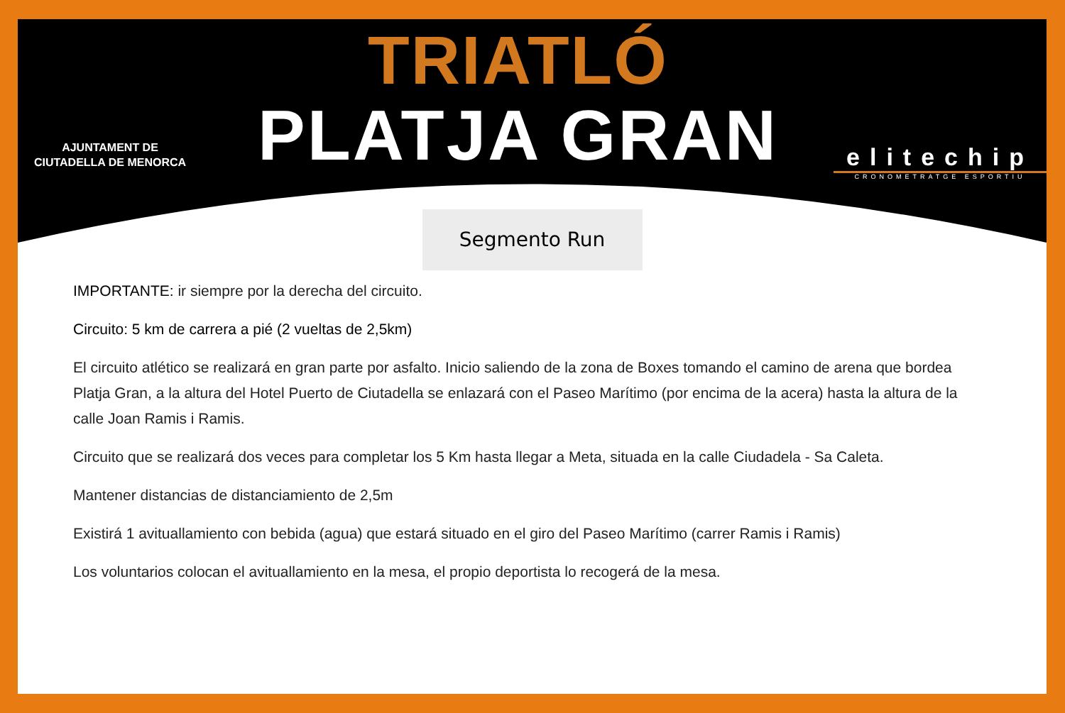AJUNTAMENT DE
CIUTADELLA DE MENORCA
TRIATLÓ
PLATJA GRAN
elitechip
CRONOMETRATGE ESPORTIU
Segmento Run
IMPORTANTE: ir siempre por la derecha del circuito.
Circuito: 5 km de carrera a pié (2 vueltas de 2,5km)
El circuito atlético se realizará en gran parte por asfalto. Inicio saliendo de la zona de Boxes tomando el camino de arena que bordea Platja Gran, a la altura del Hotel Puerto de Ciutadella se enlazará con el Paseo Marítimo (por encima de la acera) hasta la altura de la calle Joan Ramis i Ramis.
Circuito que se realizará dos veces para completar los 5 Km hasta llegar a Meta, situada en la calle Ciudadela - Sa Caleta.
Mantener distancias de distanciamiento de 2,5m
Existirá 1 avituallamiento con bebida (agua) que estará situado en el giro del Paseo Marítimo (carrer Ramis i Ramis)
Los voluntarios colocan el avituallamiento en la mesa, el propio deportista lo recogerá de la mesa.